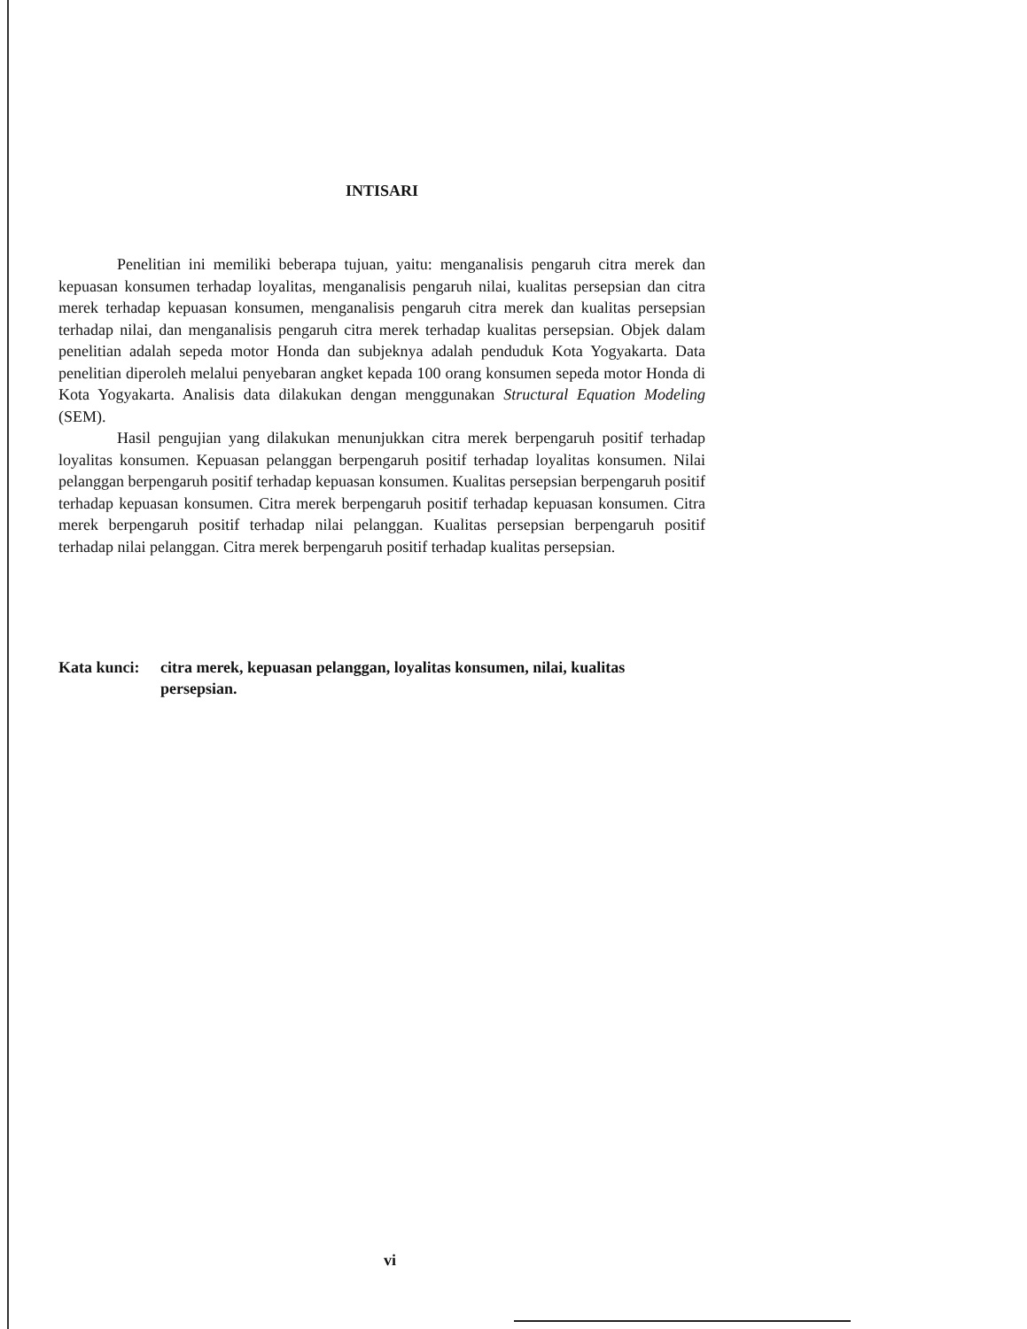INTISARI
Penelitian ini memiliki beberapa tujuan, yaitu: menganalisis pengaruh citra merek dan kepuasan konsumen terhadap loyalitas, menganalisis pengaruh nilai, kualitas persepsian dan citra merek terhadap kepuasan konsumen, menganalisis pengaruh citra merek dan kualitas persepsian terhadap nilai, dan menganalisis pengaruh citra merek terhadap kualitas persepsian. Objek dalam penelitian adalah sepeda motor Honda dan subjeknya adalah penduduk Kota Yogyakarta. Data penelitian diperoleh melalui penyebaran angket kepada 100 orang konsumen sepeda motor Honda di Kota Yogyakarta. Analisis data dilakukan dengan menggunakan Structural Equation Modeling (SEM).
Hasil pengujian yang dilakukan menunjukkan citra merek berpengaruh positif terhadap loyalitas konsumen. Kepuasan pelanggan berpengaruh positif terhadap loyalitas konsumen. Nilai pelanggan berpengaruh positif terhadap kepuasan konsumen. Kualitas persepsian berpengaruh positif terhadap kepuasan konsumen. Citra merek berpengaruh positif terhadap kepuasan konsumen. Citra merek berpengaruh positif terhadap nilai pelanggan. Kualitas persepsian berpengaruh positif terhadap nilai pelanggan. Citra merek berpengaruh positif terhadap kualitas persepsian.
Kata kunci: citra merek, kepuasan pelanggan, loyalitas konsumen, nilai, kualitas persepsian.
vi